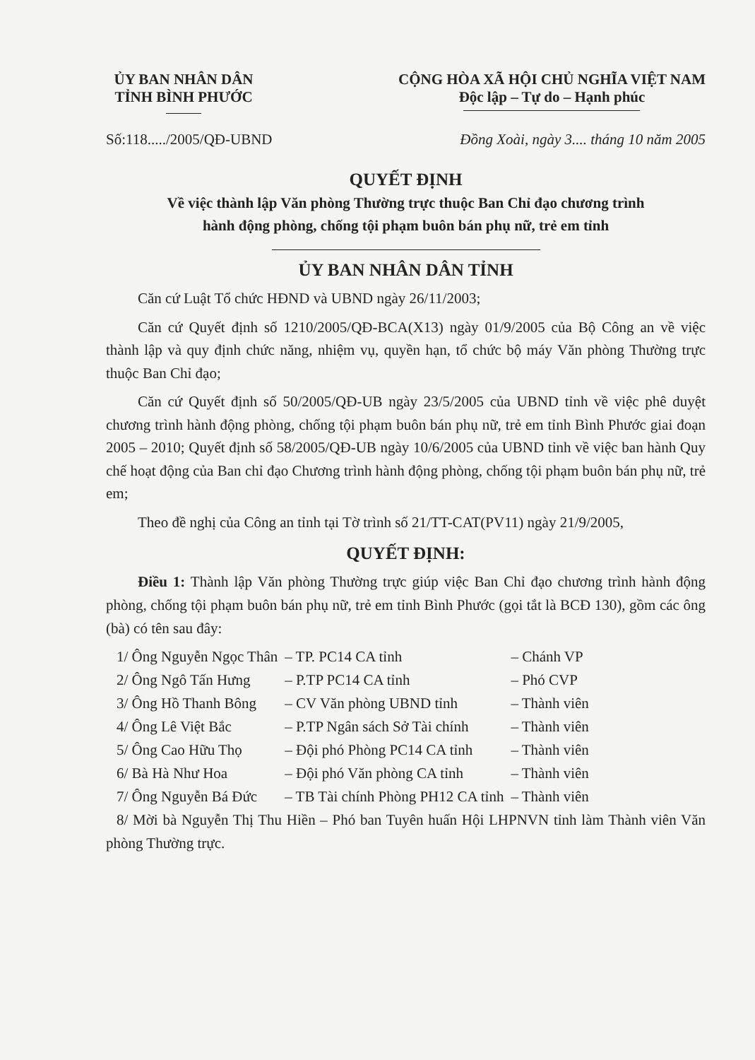ỦY BAN NHÂN DÂN
TỈNH BÌNH PHƯỚC
CỘNG HÒA XÃ HỘI CHỦ NGHĨA VIỆT NAM
Độc lập – Tự do – Hạnh phúc
Số:118...../2005/QĐ-UBND Đồng Xoài, ngày 3.... tháng 10 năm 2005
QUYẾT ĐỊNH
Về việc thành lập Văn phòng Thường trực thuộc Ban Chỉ đạo chương trình
hành động phòng, chống tội phạm buôn bán phụ nữ, trẻ em tỉnh
ỦY BAN NHÂN DÂN TỈNH
Căn cứ Luật Tổ chức HĐND và UBND ngày 26/11/2003;
Căn cứ Quyết định số 1210/2005/QĐ-BCA(X13) ngày 01/9/2005 của Bộ Công an về việc thành lập và quy định chức năng, nhiệm vụ, quyền hạn, tổ chức bộ máy Văn phòng Thường trực thuộc Ban Chỉ đạo;
Căn cứ Quyết định số 50/2005/QĐ-UB ngày 23/5/2005 của UBND tỉnh về việc phê duyệt chương trình hành động phòng, chống tội phạm buôn bán phụ nữ, trẻ em tỉnh Bình Phước giai đoạn 2005 – 2010; Quyết định số 58/2005/QĐ-UB ngày 10/6/2005 của UBND tỉnh về việc ban hành Quy chế hoạt động của Ban chỉ đạo Chương trình hành động phòng, chống tội phạm buôn bán phụ nữ, trẻ em;
Theo đề nghị của Công an tỉnh tại Tờ trình số 21/TT-CAT(PV11) ngày 21/9/2005,
QUYẾT ĐỊNH:
Điều 1: Thành lập Văn phòng Thường trực giúp việc Ban Chỉ đạo chương trình hành động phòng, chống tội phạm buôn bán phụ nữ, trẻ em tỉnh Bình Phước (gọi tắt là BCĐ 130), gồm các ông (bà) có tên sau đây:
| 1/ Ông Nguyễn Ngọc Thân | – TP. PC14 CA tỉnh | – Chánh VP |
| 2/ Ông Ngô Tấn Hưng | – P.TP PC14 CA tỉnh | – Phó CVP |
| 3/ Ông Hồ Thanh Bông | – CV Văn phòng UBND tỉnh | – Thành viên |
| 4/ Ông Lê Việt Bắc | – P.TP Ngân sách Sở Tài chính | – Thành viên |
| 5/ Ông Cao Hữu Thọ | – Đội phó Phòng PC14 CA tỉnh | – Thành viên |
| 6/ Bà Hà Như Hoa | – Đội phó Văn phòng CA tỉnh | – Thành viên |
| 7/ Ông Nguyễn Bá Đức | – TB Tài chính Phòng PH12 CA tỉnh | – Thành viên |
8/ Mời bà Nguyễn Thị Thu Hiền – Phó ban Tuyên huấn Hội LHPNVN tỉnh làm Thành viên Văn phòng Thường trực.